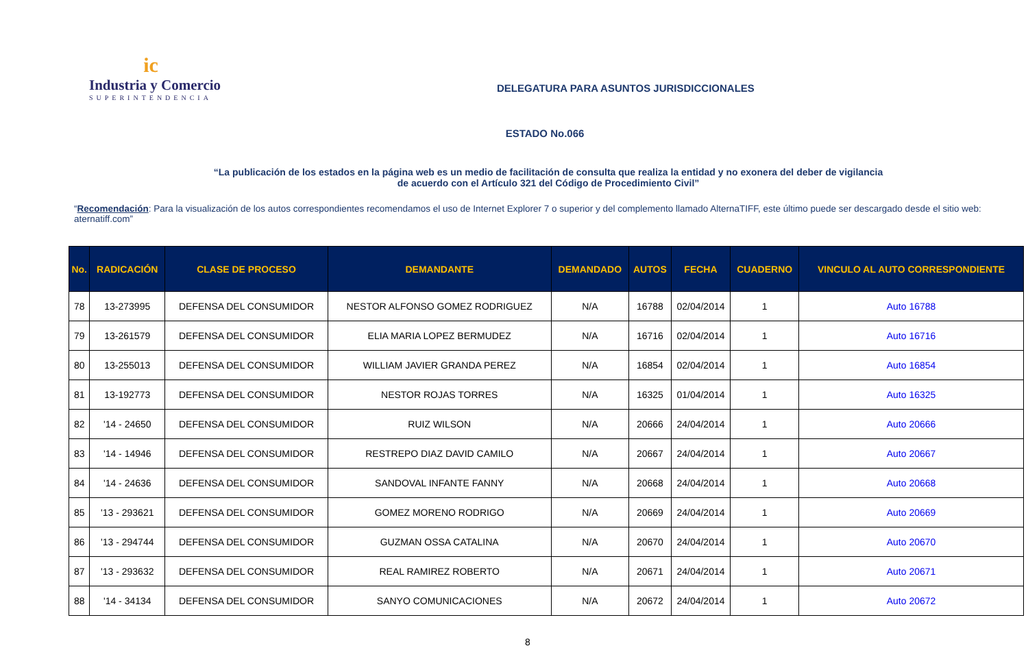ic
Industria y Comercio
SUPERINTENDENCIA
DELEGATURA PARA ASUNTOS JURISDICCIONALES
ESTADO No.066
“La publicación de los estados en la página web es un medio de facilitación de consulta que realiza la entidad y no exonera del deber de vigilancia
de acuerdo con el Artículo 321 del Código de Procedimiento Civil”
“Recomendación: Para la visualización de los autos correspondientes recomendamos el uso de Internet Explorer 7 o superior y del complemento llamado AlternaTIFF, este último puede ser descargado desde el sitio web: aternatiff.com”
| No. | RADICACIÓN | CLASE DE PROCESO | DEMANDANTE | DEMANDADO | AUTOS | FECHA | CUADERNO | VINCULO AL AUTO CORRESPONDIENTE |
| --- | --- | --- | --- | --- | --- | --- | --- | --- |
| 78 | 13-273995 | DEFENSA DEL CONSUMIDOR | NESTOR ALFONSO GOMEZ RODRIGUEZ | N/A | 16788 | 02/04/2014 | 1 | Auto 16788 |
| 79 | 13-261579 | DEFENSA DEL CONSUMIDOR | ELIA MARIA LOPEZ BERMUDEZ | N/A | 16716 | 02/04/2014 | 1 | Auto 16716 |
| 80 | 13-255013 | DEFENSA DEL CONSUMIDOR | WILLIAM JAVIER GRANDA PEREZ | N/A | 16854 | 02/04/2014 | 1 | Auto 16854 |
| 81 | 13-192773 | DEFENSA DEL CONSUMIDOR | NESTOR ROJAS TORRES | N/A | 16325 | 01/04/2014 | 1 | Auto 16325 |
| 82 | '14 - 24650 | DEFENSA DEL CONSUMIDOR | RUIZ WILSON | N/A | 20666 | 24/04/2014 | 1 | Auto 20666 |
| 83 | '14 - 14946 | DEFENSA DEL CONSUMIDOR | RESTREPO DIAZ DAVID CAMILO | N/A | 20667 | 24/04/2014 | 1 | Auto 20667 |
| 84 | '14 - 24636 | DEFENSA DEL CONSUMIDOR | SANDOVAL INFANTE FANNY | N/A | 20668 | 24/04/2014 | 1 | Auto 20668 |
| 85 | '13 - 293621 | DEFENSA DEL CONSUMIDOR | GOMEZ MORENO RODRIGO | N/A | 20669 | 24/04/2014 | 1 | Auto 20669 |
| 86 | '13 - 294744 | DEFENSA DEL CONSUMIDOR | GUZMAN OSSA CATALINA | N/A | 20670 | 24/04/2014 | 1 | Auto 20670 |
| 87 | '13 - 293632 | DEFENSA DEL CONSUMIDOR | REAL RAMIREZ ROBERTO | N/A | 20671 | 24/04/2014 | 1 | Auto 20671 |
| 88 | '14 - 34134 | DEFENSA DEL CONSUMIDOR | SANYO COMUNICACIONES | N/A | 20672 | 24/04/2014 | 1 | Auto 20672 |
8